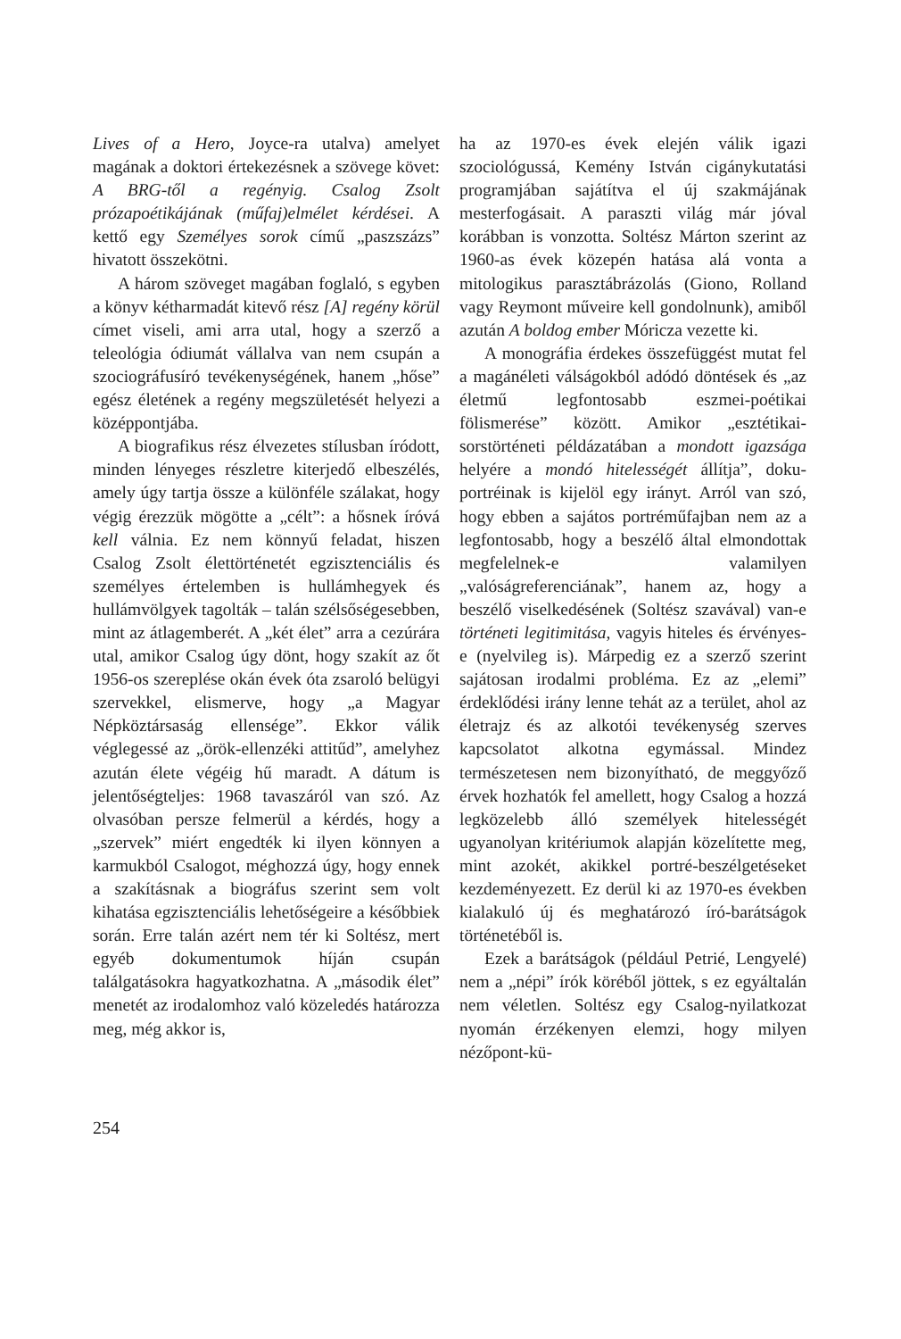Lives of a Hero, Joyce-ra utalva) amelyet magának a doktori értekezésnek a szövege követ: A BRG-től a regényig. Csalog Zsolt prózapoétikájának (műfaj)elmélet kérdései. A kettő egy Személyes sorok című „paszszázs” hivatott összekötni.
A három szöveget magában foglaló, s egyben a könyv kétharmadát kitevő rész [A] regény körül címet viseli, ami arra utal, hogy a szerző a teleológia ódiumát vállalva van nem csupán a szociográfusíró tevékenységének, hanem „hőse” egész életének a regény megszületését helyezi a középpontjába.
A biografikus rész élvezetes stílusban íródott, minden lényeges részletre kiterjedő elbeszélés, amely úgy tartja össze a különféle szálakat, hogy végig érezzük mögötte a „célt”: a hősnek íróvá kell válnia. Ez nem könnyű feladat, hiszen Csalog Zsolt élettörténetét egzisztenciális és személyes értelemben is hullámhegyek és hullámvölgyek tagolták – talán szélsőségesebben, mint az átlagemberét. A „két élet” arra a cezúrára utal, amikor Csalog úgy dönt, hogy szakít az őt 1956-os szereplése okán évek óta zsaroló belügyi szervekkel, elismerve, hogy „a Magyar Népköztársaság ellensége”. Ekkor válik véglegessé az „örök-ellenzéki attitűd”, amelyhez azután élete végéig hű maradt. A dátum is jelentőségteljes: 1968 tavaszáról van szó. Az olvasóban persze felmerül a kérdés, hogy a „szervek” miért engedték ki ilyen könnyen a karmukból Csalogot, méghozzá úgy, hogy ennek a szakításnak a biográfus szerint sem volt kihatása egzisztenciális lehetőségeire a későbbiek során. Erre talán azért nem tér ki Soltész, mert egyéb dokumentumok híján csupán találgatásokra hagyatkozhatna. A „második élet” menetét az irodalomhoz való közeledés határozza meg, még akkor is,
ha az 1970-es évek elején válik igazi szociológussá, Kemény István cigánykutatási programjában sajátítva el új szakmájának mesterfogásait. A paraszti világ már jóval korábban is vonzotta. Soltész Márton szerint az 1960-as évek közepén hatása alá vonta a mitologikus parasztábrázolás (Giono, Rolland vagy Reymont műveire kell gondolnunk), amiből azután A boldog ember Móricza vezette ki.
A monográfia érdekes összefüggést mutat fel a magánéleti válságokból adódó döntések és „az életmű legfontosabb eszmei-poétikai fölismerése” között. Amikor „esztétikai-sorstörténeti példázatában a mondott igazsága helyére a mondó hitelességét állítja”, doku-portréinak is kijelöl egy irányt. Arról van szó, hogy ebben a sajátos portréműfajban nem az a legfontosabb, hogy a beszélő által elmondottak megfelelnek-e valamilyen „valóságreferenciának”, hanem az, hogy a beszélő viselkedésének (Soltész szavával) van-e történeti legitimitása, vagyis hiteles és érvényes-e (nyelvileg is). Márpedig ez a szerző szerint sajátosan irodalmi probléma. Ez az „elemi” érdeklődési irány lenne tehát az a terület, ahol az életrajz és az alkotói tevékenység szerves kapcsolatot alkotna egymással. Mindez természetesen nem bizonyítható, de meggyőző érvek hozhatók fel amellett, hogy Csalog a hozzá legközelebb álló személyek hitelességét ugyanolyan kritériumok alapján közelítette meg, mint azokét, akikkel portré-beszélgetéseket kezdeményezett. Ez derül ki az 1970-es években kialakuló új és meghatározó író-barátságok történetéből is.
Ezek a barátságok (például Petrié, Lengyelé) nem a „népi” írók köréből jöttek, s ez egyáltalán nem véletlen. Soltész egy Csalog-nyilatkozat nyomán érzékenyen elemzi, hogy milyen nézőpont-kü-
254